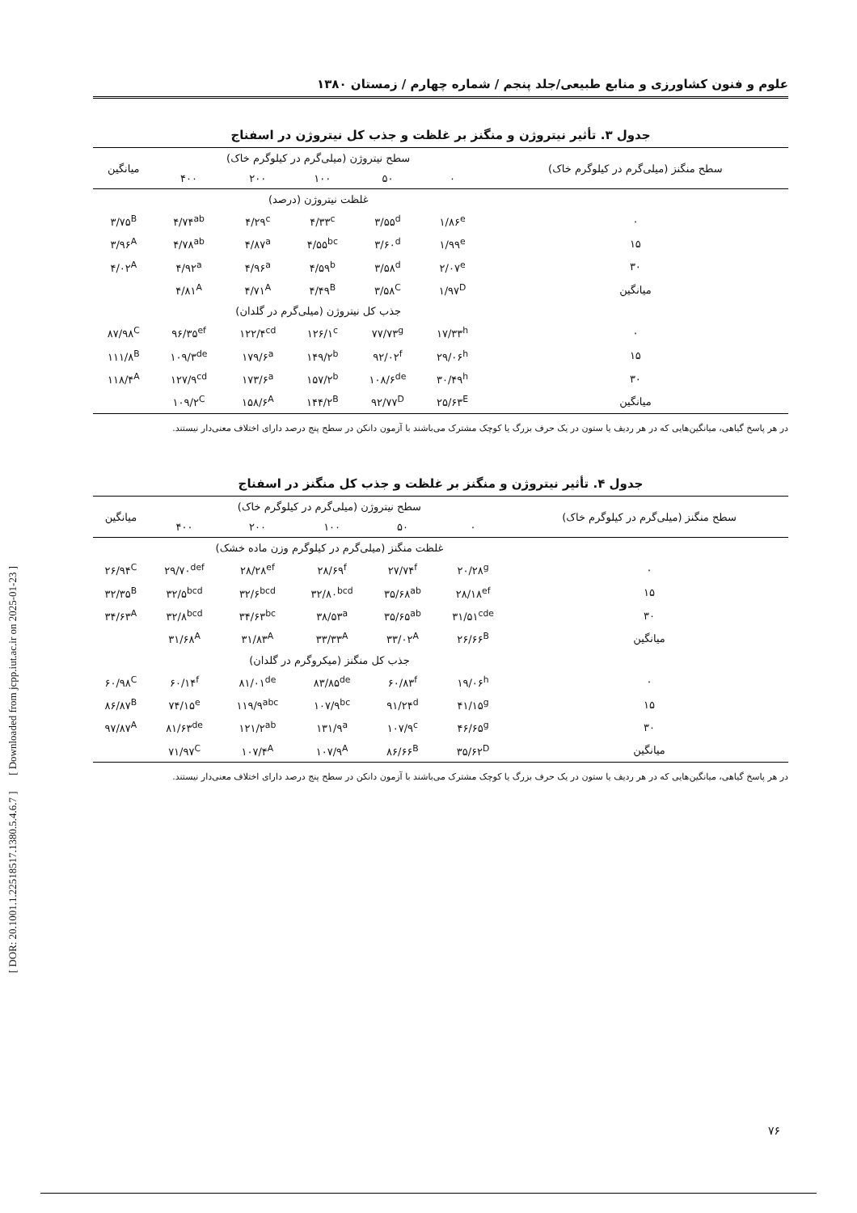علوم و فنون کشاورزی و منابع طبیعی/جلد پنجم / شماره چهارم / زمستان ۱۳۸۰
جدول ۳. تأثیر نیتروژن و منگنز بر غلظت و جذب کل نیتروژن در اسفناج
| سطح منگنز (میلی‌گرم در کیلوگرم خاک) | سطح نیتروژن (میلی‌گرم در کیلوگرم خاک) | | | | | میانگین |
| --- | --- | --- | --- | --- | --- | --- |
| | ۰ | ۵۰ | ۱۰۰ | ۲۰۰ | ۴۰۰ | |
| | غلظت نیتروژن (درصد) | | | | | |
| ۰ | ۱/۸۶<sup>e</sup> | ۳/۵۵<sup>d</sup> | ۴/۳۳<sup>c</sup> | ۴/۲۹<sup>c</sup> | ۴/۷۴<sup>ab</sup> | ۳/۷۵<sup>B</sup> |
| ۱۵ | ۱/۹۹<sup>e</sup> | ۳/۶۰<sup>d</sup> | ۴/۵۵<sup>bc</sup> | ۴/۸۷<sup>a</sup> | ۴/۷۸<sup>ab</sup> | ۳/۹۶<sup>A</sup> |
| ۳۰ | ۲/۰۷<sup>e</sup> | ۳/۵۸<sup>d</sup> | ۴/۵۹<sup>b</sup> | ۴/۹۶<sup>a</sup> | ۴/۹۲<sup>a</sup> | ۴/۰۲<sup>A</sup> |
| میانگین | ۱/۹۷<sup>D</sup> | ۳/۵۸<sup>C</sup> | ۴/۴۹<sup>B</sup> | ۴/۷۱<sup>A</sup> | ۴/۸۱<sup>A</sup> | |
| | جذب کل نیتروژن (میلی‌گرم در گلدان) | | | | | |
| ۰ | ۱۷/۳۳<sup>h</sup> | ۷۷/۷۳<sup>g</sup> | ۱۲۶/۱<sup>c</sup> | ۱۲۲/۴<sup>cd</sup> | ۹۶/۳۵<sup>ef</sup> | ۸۷/۹۸<sup>C</sup> |
| ۱۵ | ۲۹/۰۶<sup>h</sup> | ۹۲/۰۲<sup>f</sup> | ۱۴۹/۲<sup>b</sup> | ۱۷۹/۶<sup>a</sup> | ۱۰۹/۳<sup>de</sup> | ۱۱۱/۸<sup>B</sup> |
| ۳۰ | ۳۰/۴۹<sup>h</sup> | ۱۰۸/۶<sup>de</sup> | ۱۵۷/۲<sup>b</sup> | ۱۷۳/۶<sup>a</sup> | ۱۲۷/۹<sup>cd</sup> | ۱۱۸/۴<sup>A</sup> |
| میانگین | ۲۵/۶۳<sup>E</sup> | ۹۲/۷۷<sup>D</sup> | ۱۴۴/۲<sup>B</sup> | ۱۵۸/۶<sup>A</sup> | ۱۰۹/۲<sup>C</sup> | |
در هر پاسخ گیاهی، میانگین‌هایی که در هر ردیف یا ستون در یک حرف بزرگ یا کوچک مشترک می‌باشند با آزمون دانکن در سطح پنج درصد دارای اختلاف معنی‌دار نیستند.
جدول ۴. تأثیر نیتروژن و منگنز بر غلظت و جذب کل منگنز در اسفناج
| سطح منگنز (میلی‌گرم در کیلوگرم خاک) | سطح نیتروژن (میلی‌گرم در کیلوگرم خاک) | | | | | میانگین |
| --- | --- | --- | --- | --- | --- | --- |
| | ۰ | ۵۰ | ۱۰۰ | ۲۰۰ | ۴۰۰ | |
| | غلظت منگنز (میلی‌گرم در کیلوگرم وزن ماده خشک) | | | | | |
| ۰ | ۲۰/۲۸<sup>g</sup> | ۲۷/۷۴<sup>f</sup> | ۲۸/۶۹<sup>f</sup> | ۲۸/۲۸<sup>ef</sup> | ۲۹/۷۰<sup>def</sup> | ۲۶/۹۴<sup>C</sup> |
| ۱۵ | ۲۸/۱۸<sup>ef</sup> | ۳۵/۶۸<sup>ab</sup> | ۳۲/۸۰<sup>bcd</sup> | ۳۲/۶<sup>bcd</sup> | ۳۲/۵<sup>bcd</sup> | ۳۲/۳۵<sup>B</sup> |
| ۳۰ | ۳۱/۵۱<sup>cde</sup> | ۳۵/۶۵<sup>ab</sup> | ۳۸/۵۳<sup>a</sup> | ۳۴/۶۳<sup>bc</sup> | ۳۲/۸<sup>bcd</sup> | ۳۴/۶۳<sup>A</sup> |
| میانگین | ۲۶/۶۶<sup>B</sup> | ۳۳/۰۲<sup>A</sup> | ۳۳/۳۳<sup>A</sup> | ۳۱/۸۳<sup>A</sup> | ۳۱/۶۸<sup>A</sup> | |
| | جذب کل منگنز (میکروگرم در گلدان) | | | | | |
| ۰ | ۱۹/۰۶<sup>h</sup> | ۶۰/۸۳<sup>f</sup> | ۸۳/۸۵<sup>de</sup> | ۸۱/۰۱<sup>de</sup> | ۶۰/۱۴<sup>f</sup> | ۶۰/۹۸<sup>C</sup> |
| ۱۵ | ۴۱/۱۵<sup>g</sup> | ۹۱/۲۴<sup>d</sup> | ۱۰۷/۹<sup>bc</sup> | ۱۱۹/۹<sup>abc</sup> | ۷۴/۱۵<sup>e</sup> | ۸۶/۸۷<sup>B</sup> |
| ۳۰ | ۴۶/۶۵<sup>g</sup> | ۱۰۷/۹<sup>c</sup> | ۱۳۱/۹<sup>a</sup> | ۱۲۱/۲<sup>ab</sup> | ۸۱/۶۳<sup>de</sup> | ۹۷/۸۷<sup>A</sup> |
| میانگین | ۳۵/۶۲<sup>D</sup> | ۸۶/۶۶<sup>B</sup> | ۱۰۷/۹<sup>A</sup> | ۱۰۷/۴<sup>A</sup> | ۷۱/۹۷<sup>C</sup> | |
در هر پاسخ گیاهی، میانگین‌هایی که در هر ردیف یا ستون در یک حرف بزرگ یا کوچک مشترک می‌باشند با آزمون دانکن در سطح پنج درصد دارای اختلاف معنی‌دار نیستند.
[ DOR: 20.1001.1.22518517.1380.5.4.6.7 ] [ Downloaded from jcpp.iut.ac.ir on 2025-01-23 ]
۷۶